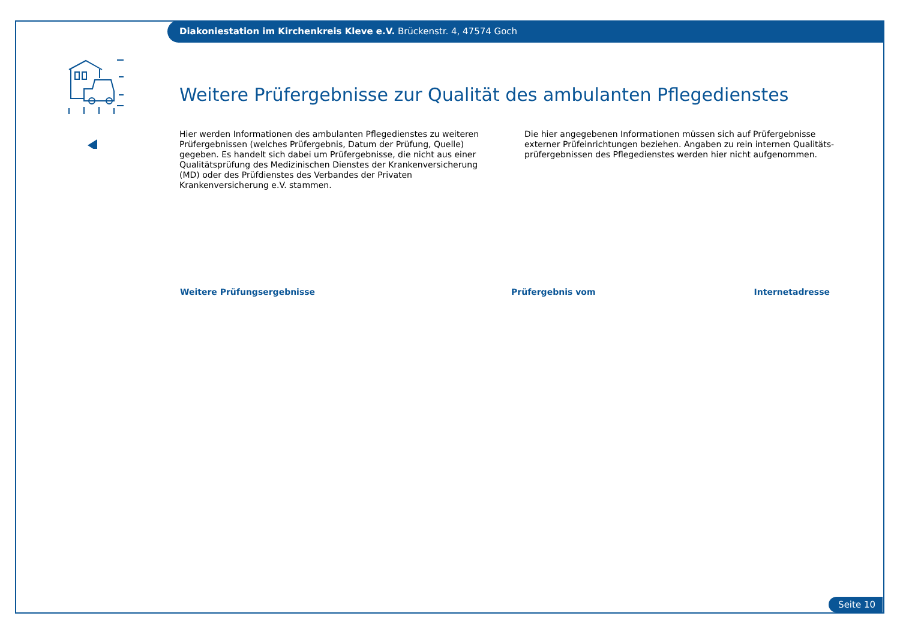Diakoniestation im Kirchenkreis Kleve e.V. Brückenstr. 4, 47574 Goch
Weitere Prüfergebnisse zur Qualität des ambulanten Pflegedienstes
Hier werden Informationen des ambulanten Pflegedienstes zu weiteren Prüfergebnissen (welches Prüfergebnis, Datum der Prüfung, Quelle) gegeben. Es handelt sich dabei um Prüfergebnisse, die nicht aus einer Qualitätsprüfung des Medizinischen Dienstes der Krankenversicherung (MD) oder des Prüfdienstes des Verbandes der Privaten Krankenversicherung e.V. stammen.
Die hier angegebenen Informationen müssen sich auf Prüfergebnisse externer Prüfeinrichtungen beziehen. Angaben zu rein internen Qualitäts-prüfergebnissen des Pflegedienstes werden hier nicht aufgenommen.
| Weitere Prüfungsergebnisse | Prüfergebnis vom | Internetadresse |
| --- | --- | --- |
Seite 10